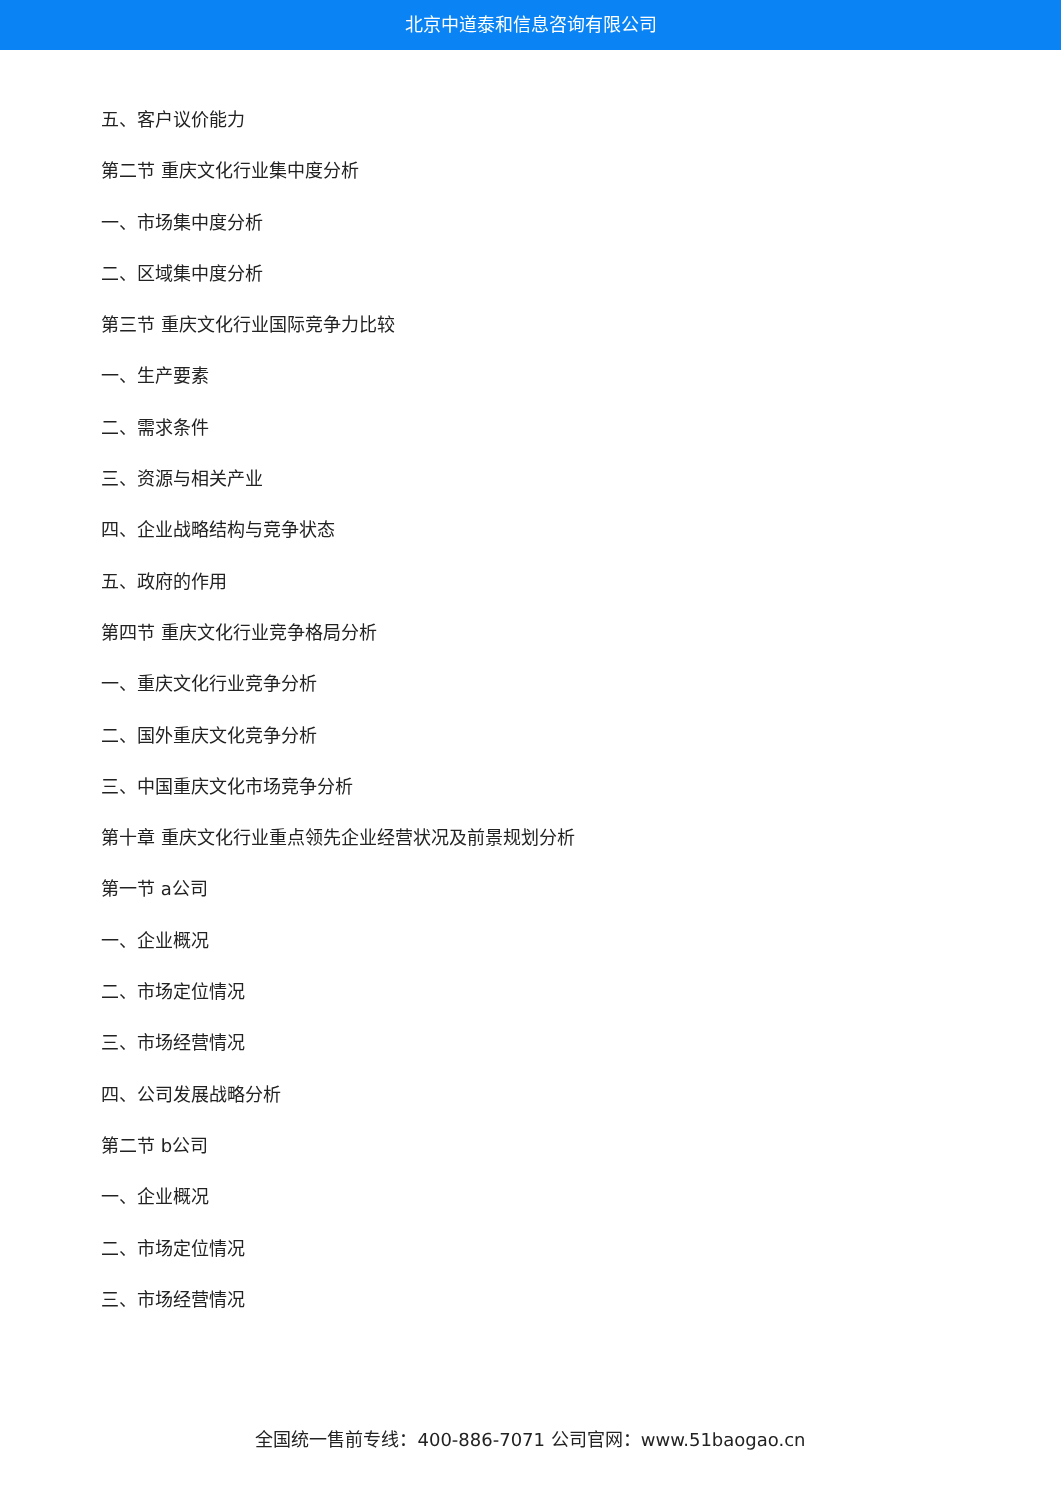北京中道泰和信息咨询有限公司
五、客户议价能力
第二节 重庆文化行业集中度分析
一、市场集中度分析
二、区域集中度分析
第三节 重庆文化行业国际竞争力比较
一、生产要素
二、需求条件
三、资源与相关产业
四、企业战略结构与竞争状态
五、政府的作用
第四节 重庆文化行业竞争格局分析
一、重庆文化行业竞争分析
二、国外重庆文化竞争分析
三、中国重庆文化市场竞争分析
第十章 重庆文化行业重点领先企业经营状况及前景规划分析
第一节 a公司
一、企业概况
二、市场定位情况
三、市场经营情况
四、公司发展战略分析
第二节 b公司
一、企业概况
二、市场定位情况
三、市场经营情况
全国统一售前专线：400-886-7071 公司官网：www.51baogao.cn